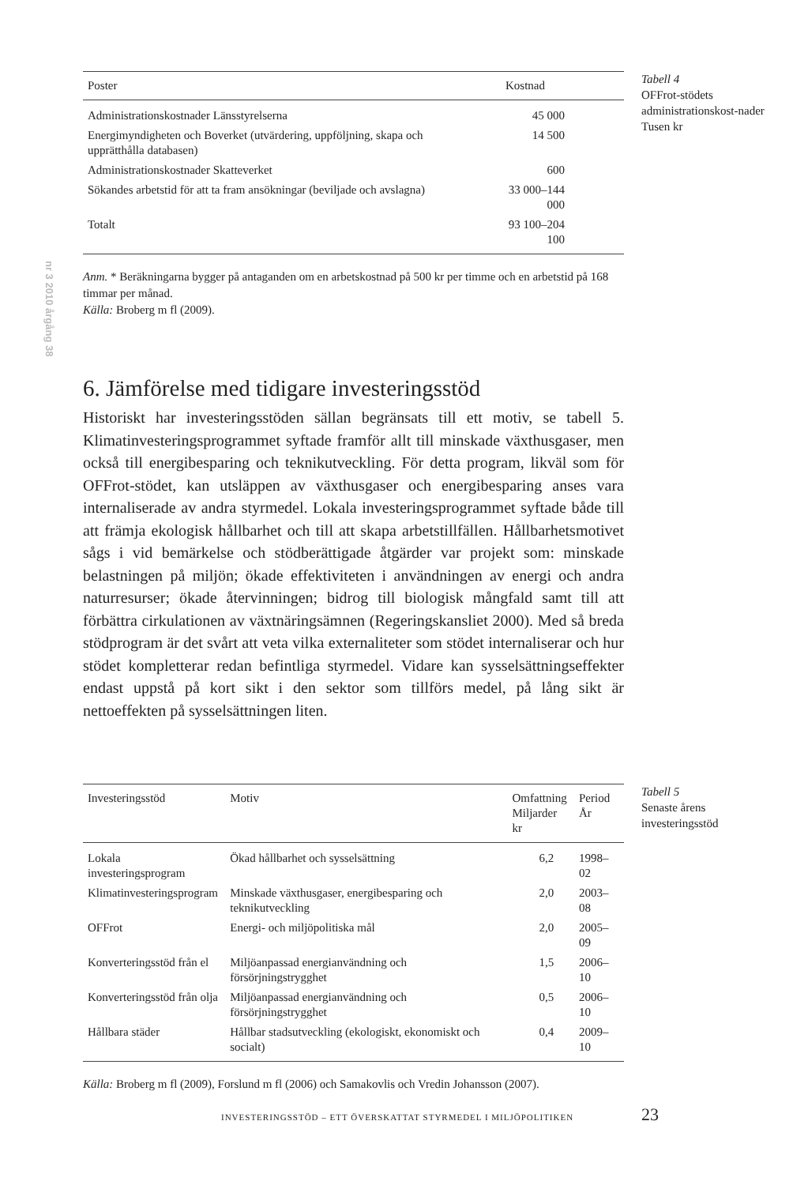nr 3 2010 årgång 38
| Poster | Kostnad |
| --- | --- |
| Administrationskostnader Länsstyrelserna | 45 000 |
| Energimyndigheten och Boverket (utvärdering, uppföljning, skapa och upprätthålla databasen) | 14 500 |
| Administrationskostnader Skatteverket | 600 |
| Sökandes arbetstid för att ta fram ansökningar (beviljade och avslagna) | 33 000–144 000 |
| Totalt | 93 100–204 100 |
Anm. * Beräkningarna bygger på antaganden om en arbetskostnad på 500 kr per timme och en arbetstid på 168 timmar per månad.
Källa: Broberg m fl (2009).
Tabell 4
OFFrot-stödets administrationskost-nader
Tusen kr
6. Jämförelse med tidigare investeringsstöd
Historiskt har investeringsstöden sällan begränsats till ett motiv, se tabell 5. Klimatinvesteringsprogrammet syftade framför allt till minskade växthusgaser, men också till energibesparing och teknikutveckling. För detta program, likväl som för OFFrot-stödet, kan utsläppen av växthusgaser och energibesparing anses vara internaliserade av andra styrmedel. Lokala investeringsprogrammet syftade både till att främja ekologisk hållbarhet och till att skapa arbetstillfällen. Hållbarhetsmotivet sågs i vid bemärkelse och stödberättigade åtgärder var projekt som: minskade belastningen på miljön; ökade effektiviteten i användningen av energi och andra naturresurser; ökade återvinningen; bidrog till biologisk mångfald samt till att förbättra cirkulationen av växtnäringsämnen (Regeringskansliet 2000). Med så breda stödprogram är det svårt att veta vilka externaliteter som stödet internaliserar och hur stödet kompletterar redan befintliga styrmedel. Vidare kan sysselsättningseffekter endast uppstå på kort sikt i den sektor som tillförs medel, på lång sikt är nettoeffekten på sysselsättningen liten.
| Investeringsstöd | Motiv | Omfattning Miljarder kr | Period År |
| --- | --- | --- | --- |
| Lokala investeringsprogram | Ökad hållbarhet och sysselsättning | 6,2 | 1998–02 |
| Klimatinvesteringsprogram | Minskade växthusgaser, energibesparing och teknikutveckling | 2,0 | 2003–08 |
| OFFrot | Energi- och miljöpolitiska mål | 2,0 | 2005–09 |
| Konverteringsstöd från el | Miljöanpassad energianvändning och försörjningstrygghet | 1,5 | 2006–10 |
| Konverteringsstöd från olja | Miljöanpassad energianvändning och försörjningstrygghet | 0,5 | 2006–10 |
| Hållbara städer | Hållbar stadsutveckling (ekologiskt, ekonomiskt och socialt) | 0,4 | 2009–10 |
Källa: Broberg m fl (2009), Forslund m fl (2006) och Samakovlis och Vredin Johansson (2007).
Tabell 5
Senaste årens investeringsstöd
INVESTERINGSSTÖD – ETT ÖVERSKATTAT STYRMEDEL I MILJÖPOLITIKEN
23